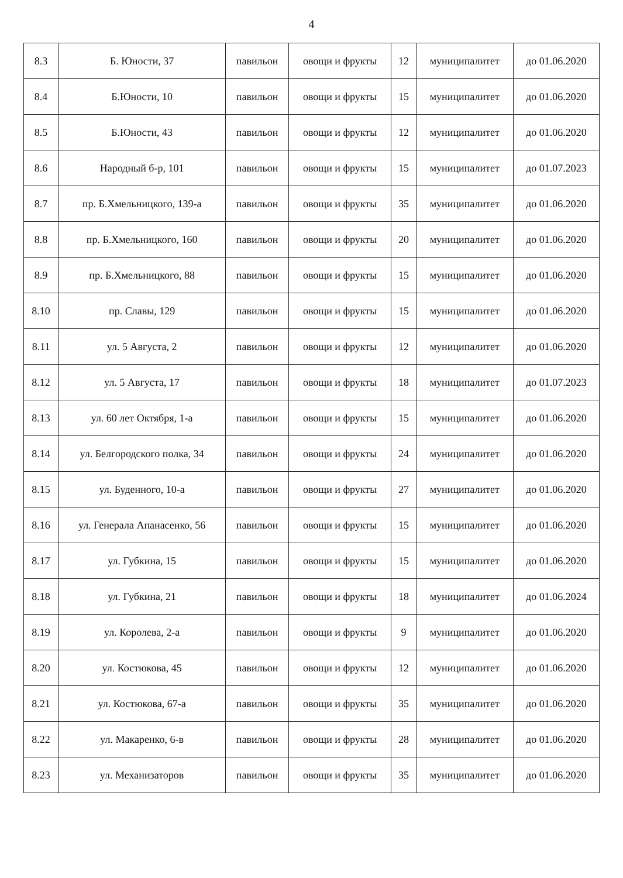4
| 8.3 | Б. Юности, 37 | павильон | овощи и фрукты | 12 | муниципалитет | до 01.06.2020 |
| 8.4 | Б.Юности, 10 | павильон | овощи и фрукты | 15 | муниципалитет | до 01.06.2020 |
| 8.5 | Б.Юности, 43 | павильон | овощи и фрукты | 12 | муниципалитет | до 01.06.2020 |
| 8.6 | Народный б-р, 101 | павильон | овощи и фрукты | 15 | муниципалитет | до 01.07.2023 |
| 8.7 | пр. Б.Хмельницкого, 139-а | павильон | овощи и фрукты | 35 | муниципалитет | до 01.06.2020 |
| 8.8 | пр. Б.Хмельницкого, 160 | павильон | овощи и фрукты | 20 | муниципалитет | до 01.06.2020 |
| 8.9 | пр. Б.Хмельницкого, 88 | павильон | овощи и фрукты | 15 | муниципалитет | до 01.06.2020 |
| 8.10 | пр. Славы, 129 | павильон | овощи и фрукты | 15 | муниципалитет | до 01.06.2020 |
| 8.11 | ул. 5 Августа, 2 | павильон | овощи и фрукты | 12 | муниципалитет | до 01.06.2020 |
| 8.12 | ул. 5 Августа, 17 | павильон | овощи и фрукты | 18 | муниципалитет | до 01.07.2023 |
| 8.13 | ул. 60 лет Октября, 1-а | павильон | овощи и фрукты | 15 | муниципалитет | до 01.06.2020 |
| 8.14 | ул. Белгородского полка, 34 | павильон | овощи и фрукты | 24 | муниципалитет | до 01.06.2020 |
| 8.15 | ул. Буденного, 10-а | павильон | овощи и фрукты | 27 | муниципалитет | до 01.06.2020 |
| 8.16 | ул. Генерала Апанасенко, 56 | павильон | овощи и фрукты | 15 | муниципалитет | до 01.06.2020 |
| 8.17 | ул. Губкина, 15 | павильон | овощи и фрукты | 15 | муниципалитет | до 01.06.2020 |
| 8.18 | ул. Губкина, 21 | павильон | овощи и фрукты | 18 | муниципалитет | до 01.06.2024 |
| 8.19 | ул. Королева, 2-а | павильон | овощи и фрукты | 9 | муниципалитет | до 01.06.2020 |
| 8.20 | ул. Костюкова, 45 | павильон | овощи и фрукты | 12 | муниципалитет | до 01.06.2020 |
| 8.21 | ул. Костюкова, 67-а | павильон | овощи и фрукты | 35 | муниципалитет | до 01.06.2020 |
| 8.22 | ул. Макаренко, 6-в | павильон | овощи и фрукты | 28 | муниципалитет | до 01.06.2020 |
| 8.23 | ул. Механизаторов | павильон | овощи и фрукты | 35 | муниципалитет | до 01.06.2020 |